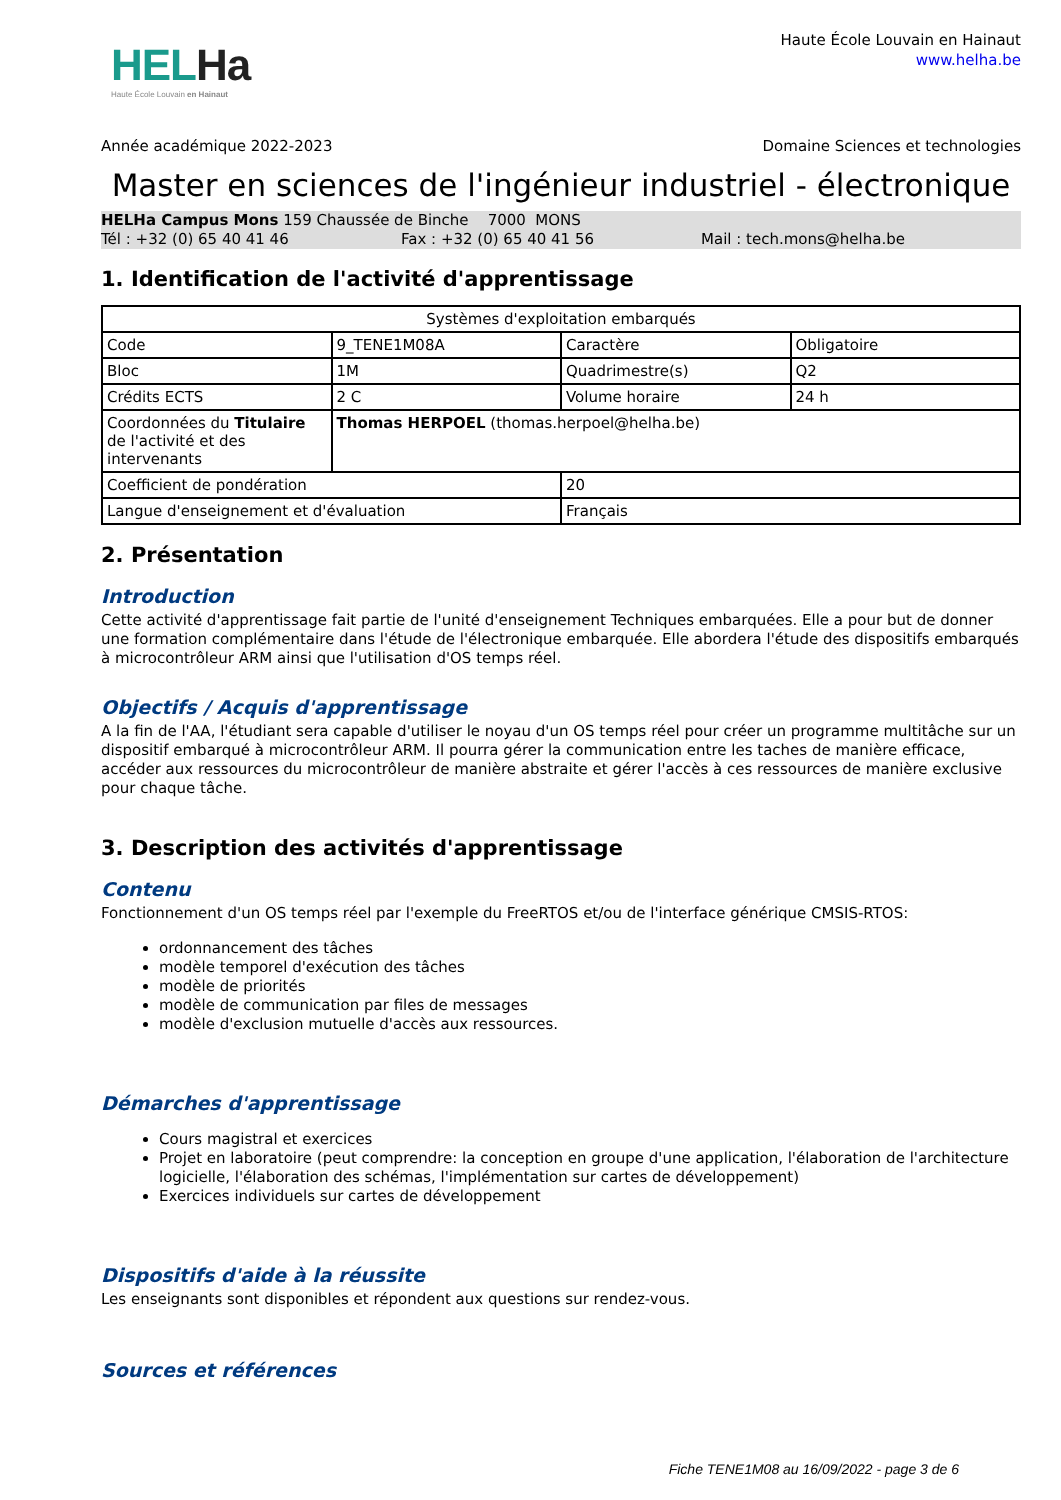HELHa
Haute École Louvain en Hainaut
Haute École Louvain en Hainaut
www.helha.be
Année académique 2022-2023 Domaine Sciences et technologies
Master en sciences de l'ingénieur industriel - électronique
HELHa Campus Mons 159 Chaussée de Binche 7000 MONS
Tél : +32 (0) 65 40 41 46 Fax : +32 (0) 65 40 41 56 Mail : tech.mons@helha.be
1. Identification de l'activité d'apprentissage
| Systèmes d'exploitation embarqués | | | |
| Code | 9_TENE1M08A | Caractère | Obligatoire |
| Bloc | 1M | Quadrimestre(s) | Q2 |
| Crédits ECTS | 2 C | Volume horaire | 24 h |
| Coordonnées du Titulaire de l'activité et des intervenants | Thomas HERPOEL (thomas.herpoel@helha.be) | | |
| Coefficient de pondération | | 20 | |
| Langue d'enseignement et d'évaluation | | Français | |
2. Présentation
Introduction
Cette activité d'apprentissage fait partie de l'unité d'enseignement Techniques embarquées. Elle a pour but de donner une formation complémentaire dans l'étude de l'électronique embarquée. Elle abordera l'étude des dispositifs embarqués à microcontrôleur ARM ainsi que l'utilisation d'OS temps réel.
Objectifs / Acquis d'apprentissage
A la fin de l'AA, l'étudiant sera capable d'utiliser le noyau d'un OS temps réel pour créer un programme multitâche sur un dispositif embarqué à microcontrôleur ARM. Il pourra gérer la communication entre les taches de manière efficace, accéder aux ressources du microcontrôleur de manière abstraite et gérer l'accès à ces ressources de manière exclusive pour chaque tâche.
3. Description des activités d'apprentissage
Contenu
Fonctionnement d'un OS temps réel par l'exemple du FreeRTOS et/ou de l'interface générique CMSIS-RTOS:
ordonnancement des tâches
modèle temporel d'exécution des tâches
modèle de priorités
modèle de communication par files de messages
modèle d'exclusion mutuelle d'accès aux ressources.
Démarches d'apprentissage
Cours magistral et exercices
Projet en laboratoire (peut comprendre: la conception en groupe d'une application, l'élaboration de l'architecture logicielle, l'élaboration des schémas, l'implémentation sur cartes de développement)
Exercices individuels sur cartes de développement
Dispositifs d'aide à la réussite
Les enseignants sont disponibles et répondent aux questions sur rendez-vous.
Sources et références
Fiche TENE1M08 au 16/09/2022 - page 3 de 6